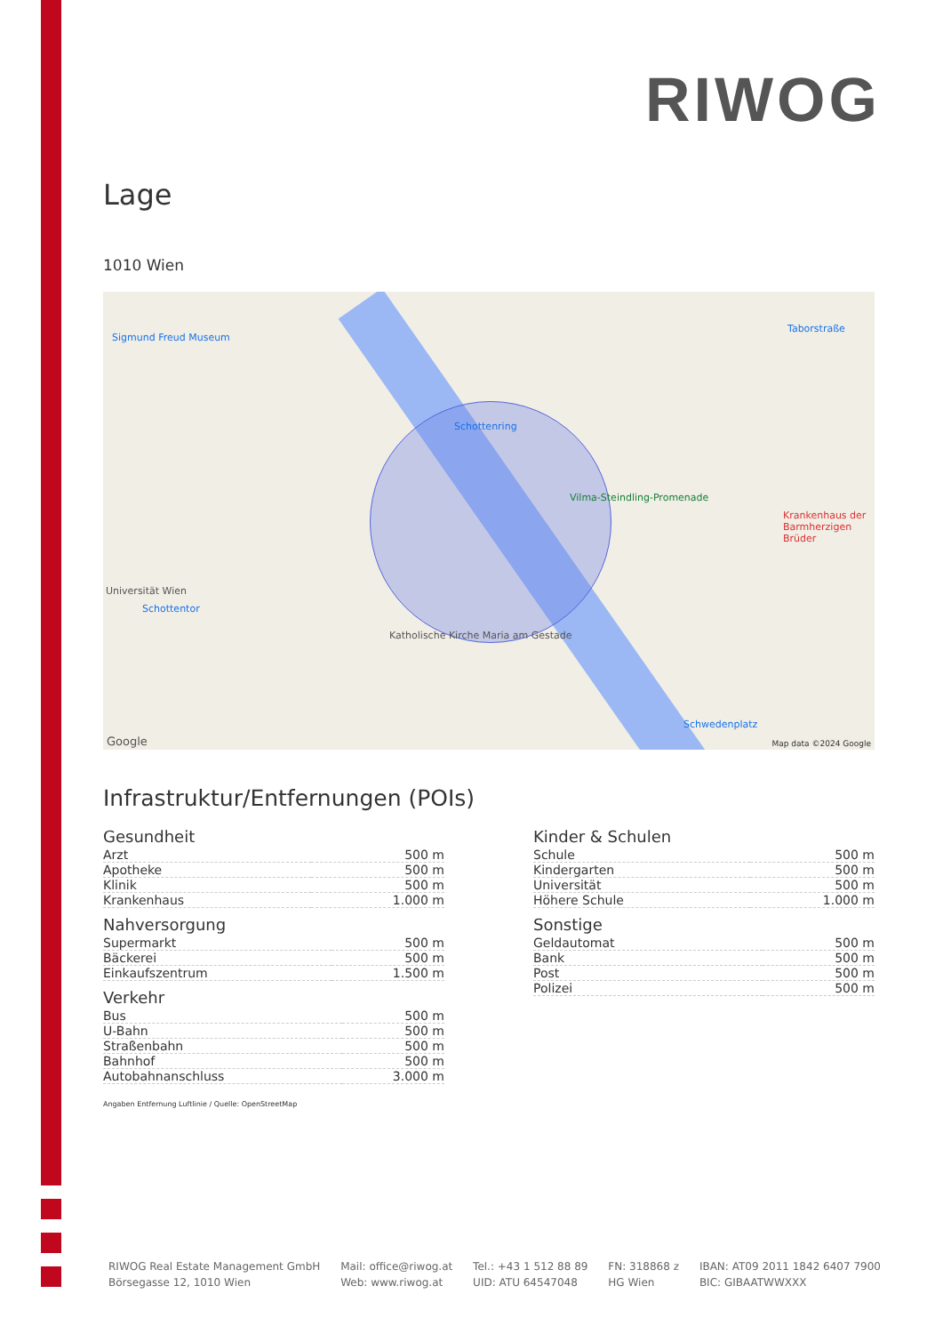RIWOG
Lage
1010 Wien
Sigmund Freud Museum
Schottenring
Taborstraße
Schottentor
Schwedenplatz
Vilma-Steindling-Promenade
Katholische Kirche Maria am Gestade
Krankenhaus der Barmherzigen Brüder
Universität Wien
Map data ©2024 Google Google
Infrastruktur/Entfernungen (POIs)
Gesundheit
| Arzt | 500 m |
| Apotheke | 500 m |
| Klinik | 500 m |
| Krankenhaus | 1.000 m |
Nahversorgung
| Supermarkt | 500 m |
| Bäckerei | 500 m |
| Einkaufszentrum | 1.500 m |
Verkehr
| Bus | 500 m |
| U-Bahn | 500 m |
| Straßenbahn | 500 m |
| Bahnhof | 500 m |
| Autobahnanschluss | 3.000 m |
Kinder & Schulen
| Schule | 500 m |
| Kindergarten | 500 m |
| Universität | 500 m |
| Höhere Schule | 1.000 m |
Sonstige
| Geldautomat | 500 m |
| Bank | 500 m |
| Post | 500 m |
| Polizei | 500 m |
Angaben Entfernung Luftlinie / Quelle: OpenStreetMap
RIWOG Real Estate Management GmbH
Börsegasse 12, 1010 Wien
Mail: office@riwog.at
Web: www.riwog.at
Tel.: +43 1 512 88 89
UID: ATU 64547048
FN: 318868 z
HG Wien
IBAN: AT09 2011 1842 6407 7900
BIC: GIBAATWWXXX